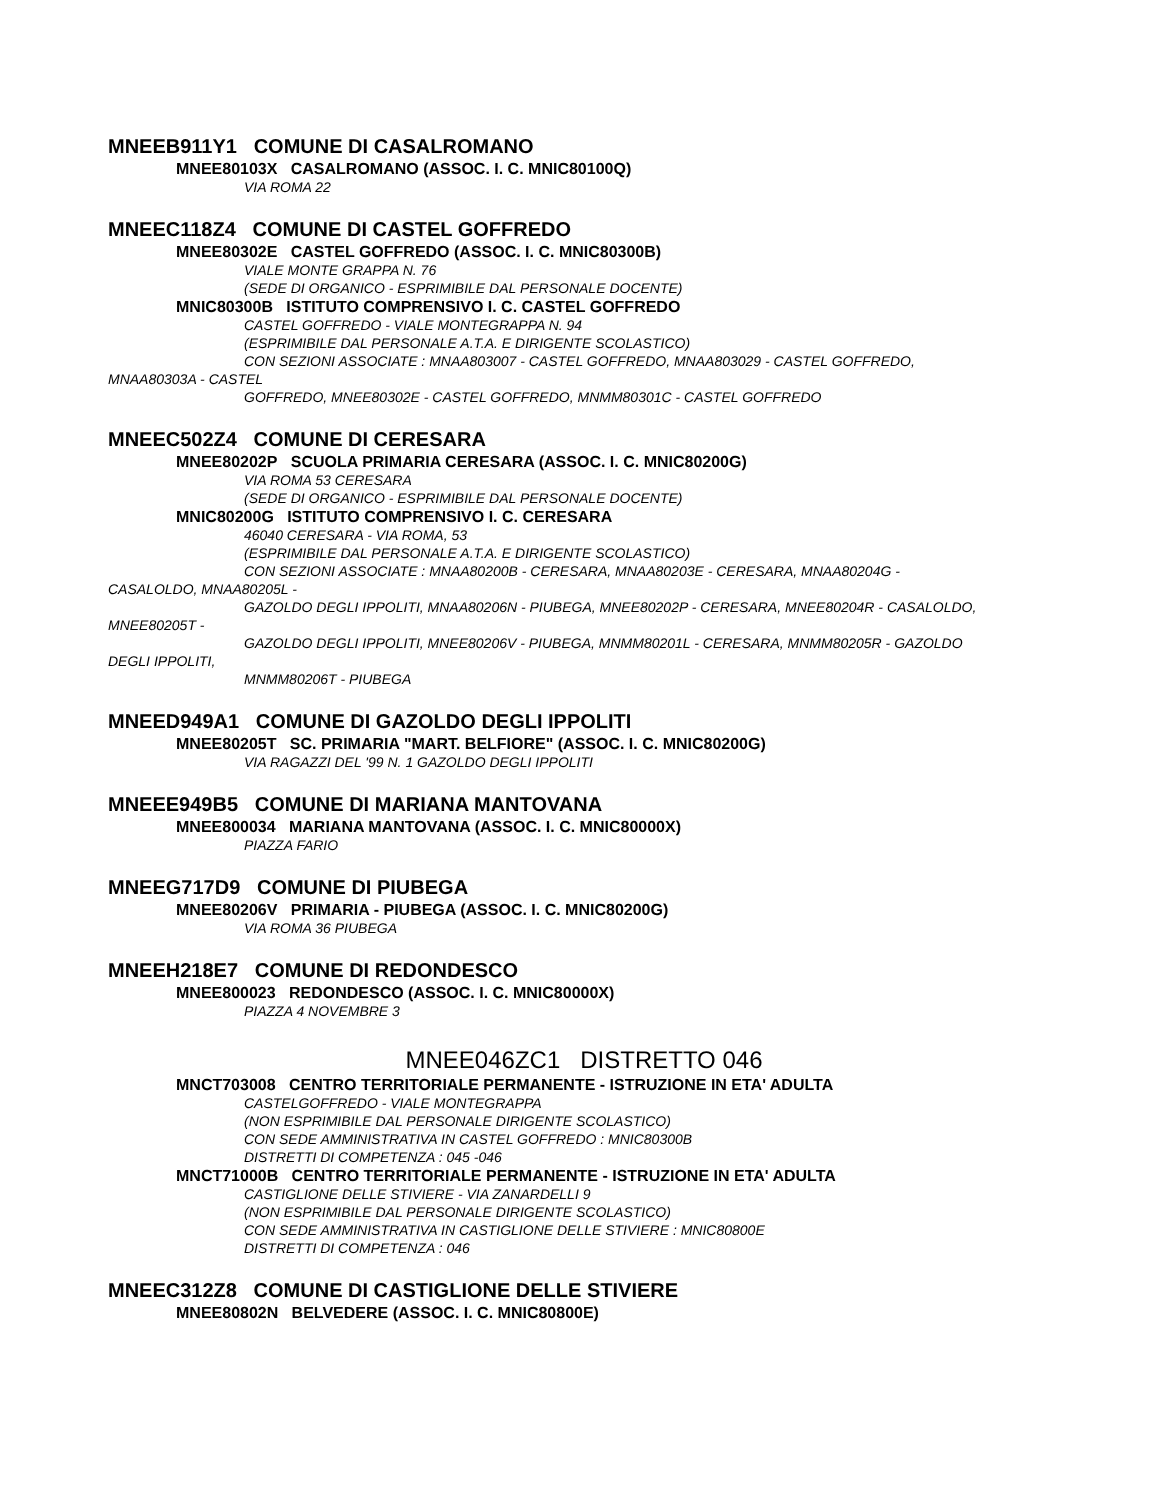MNEEB911Y1 COMUNE DI CASALROMANO
MNEE80103X CASALROMANO (ASSOC. I. C. MNIC80100Q)
VIA ROMA 22
MNEEC118Z4 COMUNE DI CASTEL GOFFREDO
MNEE80302E CASTEL GOFFREDO (ASSOC. I. C. MNIC80300B)
VIALE MONTE GRAPPA N. 76
(SEDE DI ORGANICO - ESPRIMIBILE DAL PERSONALE DOCENTE)
MNIC80300B ISTITUTO COMPRENSIVO I. C. CASTEL GOFFREDO
CASTEL GOFFREDO - VIALE MONTEGRAPPA N. 94
(ESPRIMIBILE DAL PERSONALE A.T.A. E DIRIGENTE SCOLASTICO)
CON SEZIONI ASSOCIATE : MNAA803007 - CASTEL GOFFREDO, MNAA803029 - CASTEL GOFFREDO,
MNAA80303A - CASTEL
GOFFREDO, MNEE80302E - CASTEL GOFFREDO, MNMM80301C - CASTEL GOFFREDO
MNEEC502Z4 COMUNE DI CERESARA
MNEE80202P SCUOLA PRIMARIA CERESARA (ASSOC. I. C. MNIC80200G)
VIA ROMA 53 CERESARA
(SEDE DI ORGANICO - ESPRIMIBILE DAL PERSONALE DOCENTE)
MNIC80200G ISTITUTO COMPRENSIVO I. C. CERESARA
46040 CERESARA - VIA ROMA, 53
(ESPRIMIBILE DAL PERSONALE A.T.A. E DIRIGENTE SCOLASTICO)
CON SEZIONI ASSOCIATE : MNAA80200B - CERESARA, MNAA80203E - CERESARA, MNAA80204G -
CASALOLDO, MNAA80205L -
GAZOLDO DEGLI IPPOLITI, MNAA80206N - PIUBEGA, MNEE80202P - CERESARA, MNEE80204R - CASALOLDO,
MNEE80205T -
GAZOLDO DEGLI IPPOLITI, MNEE80206V - PIUBEGA, MNMM80201L - CERESARA, MNMM80205R - GAZOLDO
DEGLI IPPOLITI,
MNMM80206T - PIUBEGA
MNEED949A1 COMUNE DI GAZOLDO DEGLI IPPOLITI
MNEE80205T SC. PRIMARIA "MART. BELFIORE" (ASSOC. I. C. MNIC80200G)
VIA RAGAZZI DEL '99 N. 1 GAZOLDO DEGLI IPPOLITI
MNEEE949B5 COMUNE DI MARIANA MANTOVANA
MNEE800034 MARIANA MANTOVANA (ASSOC. I. C. MNIC80000X)
PIAZZA FARIO
MNEEG717D9 COMUNE DI PIUBEGA
MNEE80206V PRIMARIA - PIUBEGA (ASSOC. I. C. MNIC80200G)
VIA ROMA 36 PIUBEGA
MNEEH218E7 COMUNE DI REDONDESCO
MNEE800023 REDONDESCO (ASSOC. I. C. MNIC80000X)
PIAZZA 4 NOVEMBRE 3
MNEE046ZC1 DISTRETTO 046
MNCT703008 CENTRO TERRITORIALE PERMANENTE - ISTRUZIONE IN ETA' ADULTA
CASTELGOFFREDO - VIALE MONTEGRAPPA
(NON ESPRIMIBILE DAL PERSONALE DIRIGENTE SCOLASTICO)
CON SEDE AMMINISTRATIVA IN CASTEL GOFFREDO : MNIC80300B
DISTRETTI DI COMPETENZA : 045 -046
MNCT71000B CENTRO TERRITORIALE PERMANENTE - ISTRUZIONE IN ETA' ADULTA
CASTIGLIONE DELLE STIVIERE - VIA ZANARDELLI 9
(NON ESPRIMIBILE DAL PERSONALE DIRIGENTE SCOLASTICO)
CON SEDE AMMINISTRATIVA IN CASTIGLIONE DELLE STIVIERE : MNIC80800E
DISTRETTI DI COMPETENZA : 046
MNEEC312Z8 COMUNE DI CASTIGLIONE DELLE STIVIERE
MNEE80802N BELVEDERE (ASSOC. I. C. MNIC80800E)